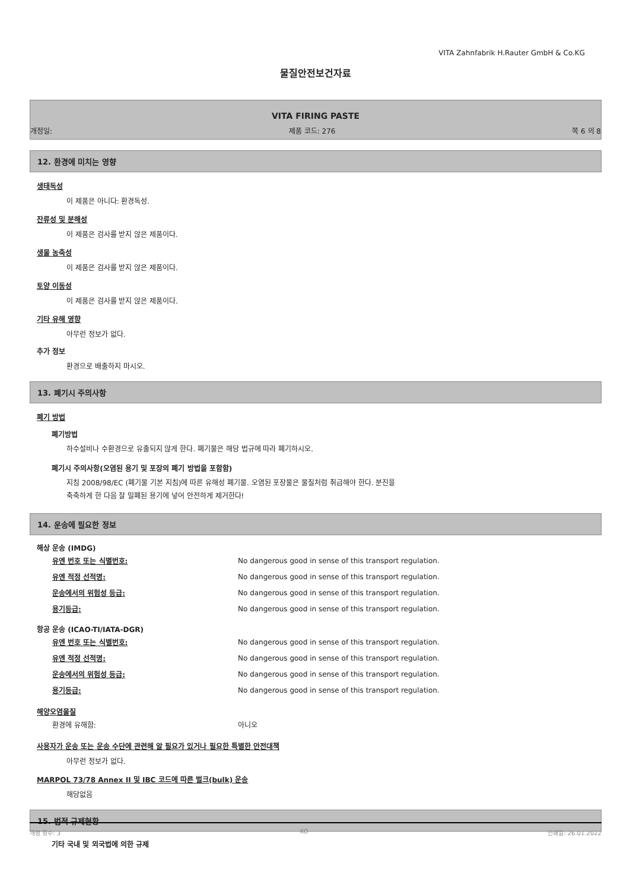VITA Zahnfabrik H.Rauter GmbH & Co.KG
물질안전보건자료
VITA FIRING PASTE
개정일: 제품 코드: 276 쪽 6 의 8
12. 환경에 미치는 영향
생태독성
이 제품은 아니다: 환경독성.
잔류성 및 분해성
이 제품은 검사를 받지 않은 제품이다.
생물 농축성
이 제품은 검사를 받지 않은 제품이다.
토양 이동성
이 제품은 검사를 받지 않은 제품이다.
기타 유해 영향
아무런 정보가 없다.
추가 정보
환경으로 배출하지 마시오.
13. 폐기시 주의사항
폐기 방법
폐기방법
하수설비나 수환경으로 유출되지 않게 한다. 폐기물은 해당 법규에 따라 폐기하시오.
폐기시 주의사항(오염된 용기 및 포장의 폐기 방법을 포함함)
지침 2008/98/EC (폐기물 기본 지침)에 따른 유해성 폐기물. 오염된 포장물은 물질처럼 취급해야 한다. 분진을
축축하게 한 다음 잘 밀폐된 용기에 넣어 안전하게 제거한다!
14. 운송에 필요한 정보
해상 운송 (IMDG)
| 유엔 번호 또는 식별번호: | No dangerous good in sense of this transport regulation. |
| 유엔 적정 선적명: | No dangerous good in sense of this transport regulation. |
| 운송에서의 위험성 등급: | No dangerous good in sense of this transport regulation. |
| 용기등급: | No dangerous good in sense of this transport regulation. |
항공 운송 (ICAO-TI/IATA-DGR)
| 유엔 번호 또는 식별번호: | No dangerous good in sense of this transport regulation. |
| 유엔 적정 선적명: | No dangerous good in sense of this transport regulation. |
| 운송에서의 위험성 등급: | No dangerous good in sense of this transport regulation. |
| 용기등급: | No dangerous good in sense of this transport regulation. |
해양오염물질
| 환경에 유해함: | 아니오 |
사용자가 운송 또는 운송 수단에 관련해 알 필요가 있거나 필요한 특별한 안전대책
아무런 정보가 없다.
MARPOL 73/78 Annex II 및 IBC 코드에 따른 벌크(bulk) 운송
해당없음
15. 법적 규제현황
기타 국내 및 외국법에 의한 규제
개정 횟수: 3 KO 인쇄일: 26.01.2022